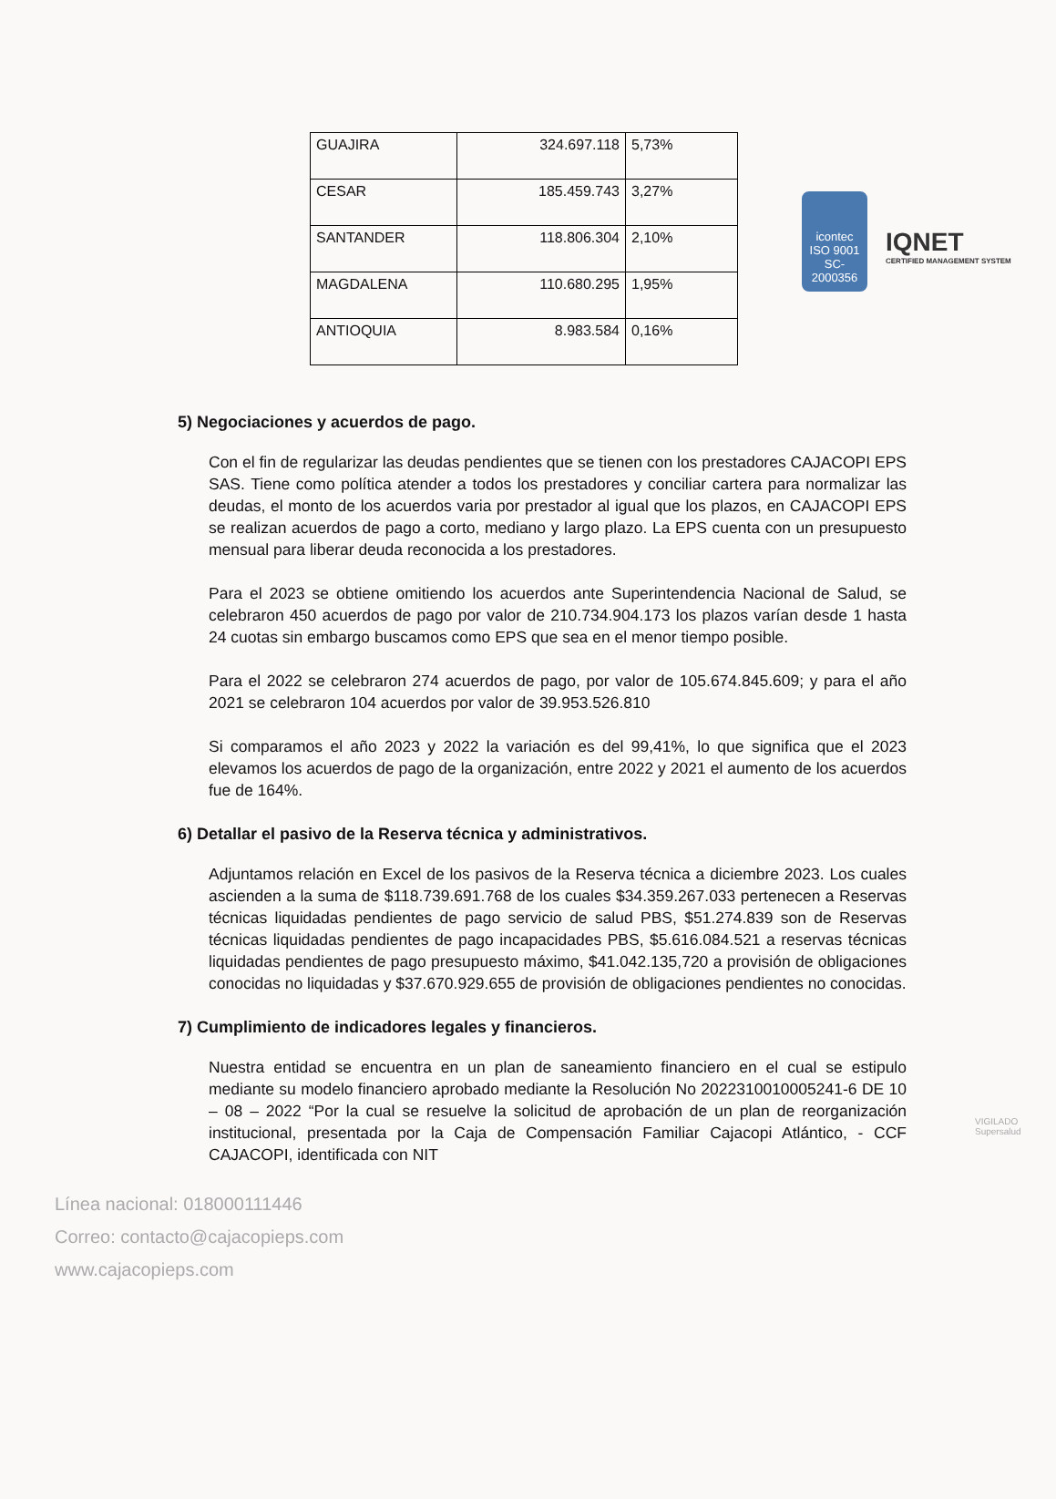icontec
ISO 9001
SC-2000356
IQNET
CERTIFIED MANAGEMENT SYSTEM
| GUAJIRA | 324.697.118 | 5,73% |
| CESAR | 185.459.743 | 3,27% |
| SANTANDER | 118.806.304 | 2,10% |
| MAGDALENA | 110.680.295 | 1,95% |
| ANTIOQUIA | 8.983.584 | 0,16% |
5) Negociaciones y acuerdos de pago.
Con el fin de regularizar las deudas pendientes que se tienen con los prestadores CAJACOPI EPS SAS. Tiene como política atender a todos los prestadores y conciliar cartera para normalizar las deudas, el monto de los acuerdos varia por prestador al igual que los plazos, en CAJACOPI EPS se realizan acuerdos de pago a corto, mediano y largo plazo. La EPS cuenta con un presupuesto mensual para liberar deuda reconocida a los prestadores.
Para el 2023 se obtiene omitiendo los acuerdos ante Superintendencia Nacional de Salud, se celebraron 450 acuerdos de pago por valor de 210.734.904.173 los plazos varían desde 1 hasta 24 cuotas sin embargo buscamos como EPS que sea en el menor tiempo posible.
Para el 2022 se celebraron 274 acuerdos de pago, por valor de 105.674.845.609; y para el año 2021 se celebraron 104 acuerdos por valor de 39.953.526.810
Si comparamos el año 2023 y 2022 la variación es del 99,41%, lo que significa que el 2023 elevamos los acuerdos de pago de la organización, entre 2022 y 2021 el aumento de los acuerdos fue de 164%.
6) Detallar el pasivo de la Reserva técnica y administrativos.
Adjuntamos relación en Excel de los pasivos de la Reserva técnica a diciembre 2023. Los cuales ascienden a la suma de $118.739.691.768 de los cuales $34.359.267.033 pertenecen a Reservas técnicas liquidadas pendientes de pago servicio de salud PBS, $51.274.839 son de Reservas técnicas liquidadas pendientes de pago incapacidades PBS, $5.616.084.521 a reservas técnicas liquidadas pendientes de pago presupuesto máximo, $41.042.135,720 a provisión de obligaciones conocidas no liquidadas y $37.670.929.655 de provisión de obligaciones pendientes no conocidas.
7) Cumplimiento de indicadores legales y financieros.
Nuestra entidad se encuentra en un plan de saneamiento financiero en el cual se estipulo mediante su modelo financiero aprobado mediante la Resolución No 2022310010005241-6 DE 10 – 08 – 2022 “Por la cual se resuelve la solicitud de aprobación de un plan de reorganización institucional, presentada por la Caja de Compensación Familiar Cajacopi Atlántico, - CCF CAJACOPI, identificada con NIT
Línea nacional: 018000111446
Correo: contacto@cajacopieps.com
www.cajacopieps.com
VIGILADO Supersalud